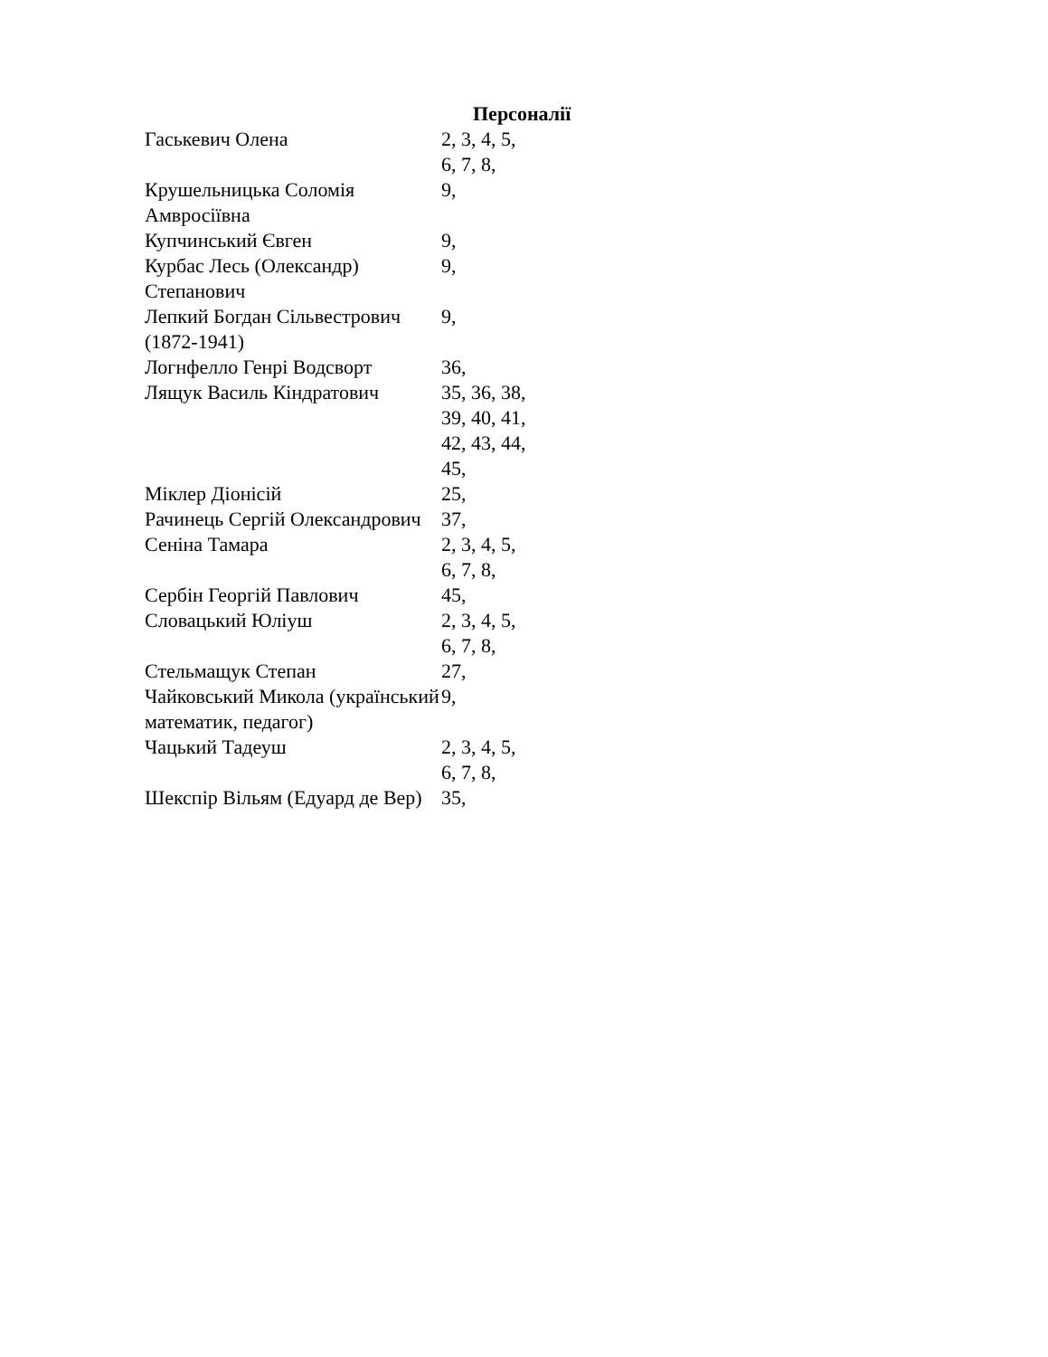Персоналії
| Гаськевич Олена | 2, 3, 4, 5, 6, 7, 8, |
| Крушельницька Соломія Амвросіївна | 9, |
| Купчинський Євген | 9, |
| Курбас Лесь (Олександр) Степанович | 9, |
| Лепкий Богдан Сільвестрович (1872-1941) | 9, |
| Логнфелло Генрі Водсворт | 36, |
| Лящук Василь Кіндратович | 35, 36, 38, 39, 40, 41, 42, 43, 44, 45, |
| Міклер Діонісій | 25, |
| Рачинець Сергій Олександрович | 37, |
| Сеніна Тамара | 2, 3, 4, 5, 6, 7, 8, |
| Сербін Георгій Павлович | 45, |
| Словацький Юліуш | 2, 3, 4, 5, 6, 7, 8, |
| Стельмащук Степан | 27, |
| Чайковський Микола (український математик, педагог) | 9, |
| Чацький Тадеуш | 2, 3, 4, 5, 6, 7, 8, |
| Шекспір Вільям (Едуард де Вер) | 35, |